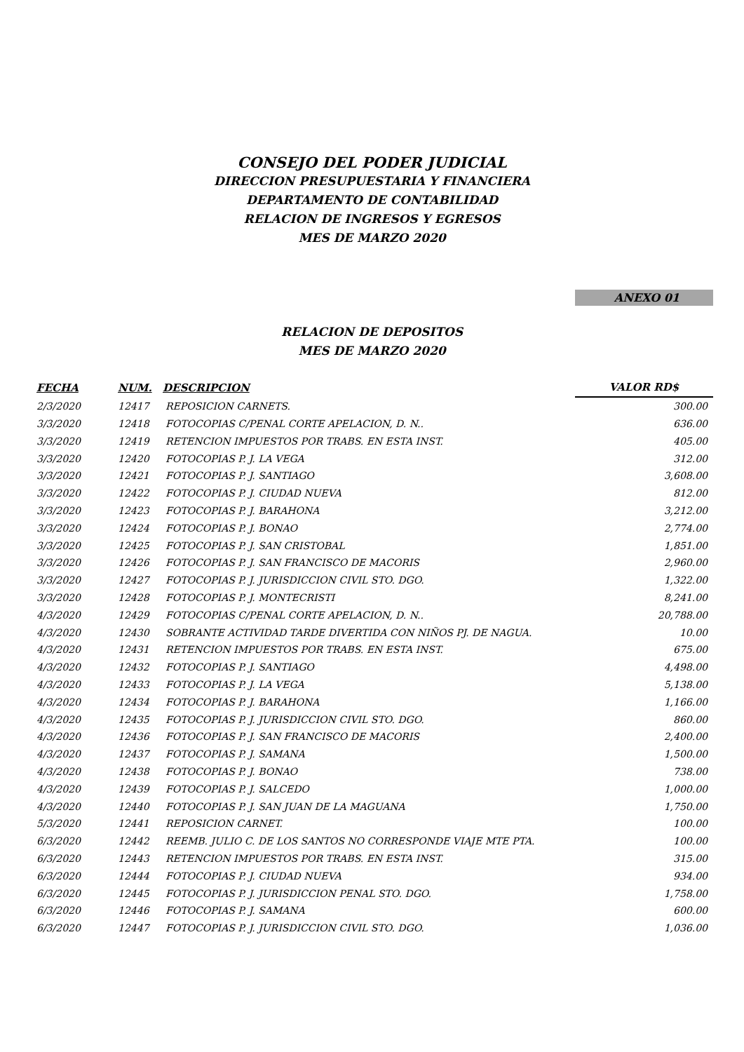CONSEJO DEL PODER JUDICIAL
DIRECCION PRESUPUESTARIA Y FINANCIERA
DEPARTAMENTO DE CONTABILIDAD
RELACION DE INGRESOS Y EGRESOS
MES DE MARZO 2020
ANEXO 01
RELACION DE DEPOSITOS
MES DE MARZO 2020
| FECHA | NUM. | DESCRIPCION | VALOR RD$ |
| --- | --- | --- | --- |
| 2/3/2020 | 12417 | REPOSICION CARNETS. | 300.00 |
| 3/3/2020 | 12418 | FOTOCOPIAS C/PENAL CORTE APELACION, D. N.. | 636.00 |
| 3/3/2020 | 12419 | RETENCION IMPUESTOS POR TRABS. EN ESTA INST. | 405.00 |
| 3/3/2020 | 12420 | FOTOCOPIAS P. J. LA VEGA | 312.00 |
| 3/3/2020 | 12421 | FOTOCOPIAS P. J. SANTIAGO | 3,608.00 |
| 3/3/2020 | 12422 | FOTOCOPIAS P. J. CIUDAD NUEVA | 812.00 |
| 3/3/2020 | 12423 | FOTOCOPIAS P. J. BARAHONA | 3,212.00 |
| 3/3/2020 | 12424 | FOTOCOPIAS P. J. BONAO | 2,774.00 |
| 3/3/2020 | 12425 | FOTOCOPIAS P. J. SAN CRISTOBAL | 1,851.00 |
| 3/3/2020 | 12426 | FOTOCOPIAS P. J. SAN FRANCISCO DE MACORIS | 2,960.00 |
| 3/3/2020 | 12427 | FOTOCOPIAS P. J. JURISDICCION CIVIL STO. DGO. | 1,322.00 |
| 3/3/2020 | 12428 | FOTOCOPIAS P. J. MONTECRISTI | 8,241.00 |
| 4/3/2020 | 12429 | FOTOCOPIAS C/PENAL CORTE APELACION, D. N.. | 20,788.00 |
| 4/3/2020 | 12430 | SOBRANTE ACTIVIDAD TARDE DIVERTIDA CON NIÑOS PJ. DE NAGUA. | 10.00 |
| 4/3/2020 | 12431 | RETENCION IMPUESTOS POR TRABS. EN ESTA INST. | 675.00 |
| 4/3/2020 | 12432 | FOTOCOPIAS P. J. SANTIAGO | 4,498.00 |
| 4/3/2020 | 12433 | FOTOCOPIAS P. J. LA VEGA | 5,138.00 |
| 4/3/2020 | 12434 | FOTOCOPIAS P. J. BARAHONA | 1,166.00 |
| 4/3/2020 | 12435 | FOTOCOPIAS P. J. JURISDICCION CIVIL STO. DGO. | 860.00 |
| 4/3/2020 | 12436 | FOTOCOPIAS P. J. SAN FRANCISCO DE MACORIS | 2,400.00 |
| 4/3/2020 | 12437 | FOTOCOPIAS P. J. SAMANA | 1,500.00 |
| 4/3/2020 | 12438 | FOTOCOPIAS P. J. BONAO | 738.00 |
| 4/3/2020 | 12439 | FOTOCOPIAS P. J. SALCEDO | 1,000.00 |
| 4/3/2020 | 12440 | FOTOCOPIAS P. J. SAN JUAN DE LA MAGUANA | 1,750.00 |
| 5/3/2020 | 12441 | REPOSICION CARNET. | 100.00 |
| 6/3/2020 | 12442 | REEMB. JULIO C. DE LOS SANTOS NO CORRESPONDE VIAJE MTE PTA. | 100.00 |
| 6/3/2020 | 12443 | RETENCION IMPUESTOS POR TRABS. EN ESTA INST. | 315.00 |
| 6/3/2020 | 12444 | FOTOCOPIAS P. J. CIUDAD NUEVA | 934.00 |
| 6/3/2020 | 12445 | FOTOCOPIAS P. J. JURISDICCION PENAL STO. DGO. | 1,758.00 |
| 6/3/2020 | 12446 | FOTOCOPIAS P. J. SAMANA | 600.00 |
| 6/3/2020 | 12447 | FOTOCOPIAS P. J. JURISDICCION CIVIL STO. DGO. | 1,036.00 |